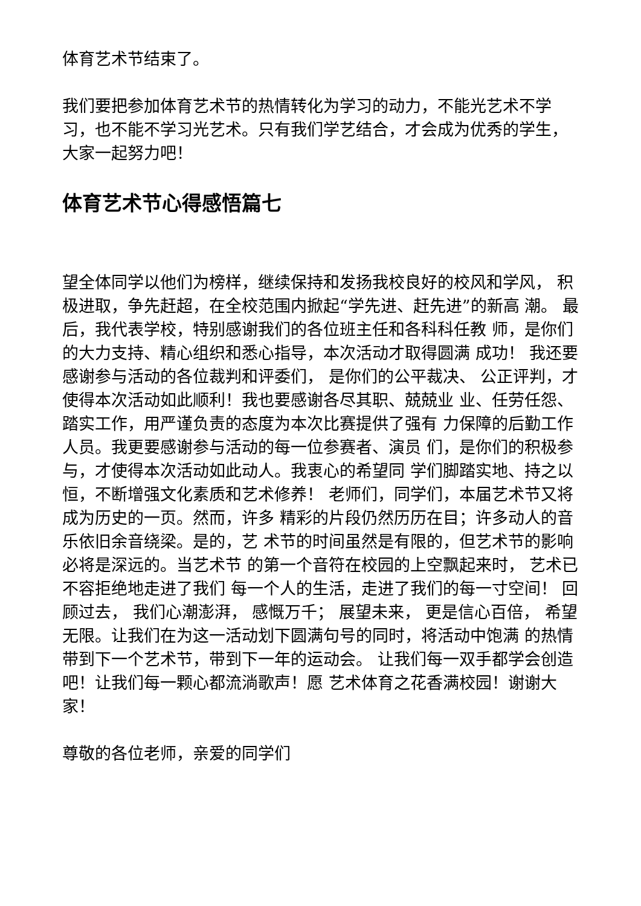体育艺术节结束了。
我们要把参加体育艺术节的热情转化为学习的动力，不能光艺术不学习，也不能不学习光艺术。只有我们学艺结合，才会成为优秀的学生，大家一起努力吧！
体育艺术节心得感悟篇七
望全体同学以他们为榜样，继续保持和发扬我校良好的校风和学风， 积极进取，争先赶超，在全校范围内掀起“学先进、赶先进”的新高 潮。 最后，我代表学校，特别感谢我们的各位班主任和各科科任教 师，是你们的大力支持、精心组织和悉心指导，本次活动才取得圆满 成功！ 我还要感谢参与活动的各位裁判和评委们， 是你们的公平裁决、 公正评判，才使得本次活动如此顺利！我也要感谢各尽其职、兢兢业 业、任劳任怨、踏实工作，用严谨负责的态度为本次比赛提供了强有 力保障的后勤工作人员。我更要感谢参与活动的每一位参赛者、演员 们，是你们的积极参与，才使得本次活动如此动人。我衷心的希望同 学们脚踏实地、持之以恒，不断增强文化素质和艺术修养！ 老师们，同学们，本届艺术节又将成为历史的一页。然而，许多 精彩的片段仍然历历在目；许多动人的音乐依旧余音绕梁。是的，艺 术节的时间虽然是有限的，但艺术节的影响必将是深远的。当艺术节 的第一个音符在校园的上空飘起来时， 艺术已不容拒绝地走进了我们 每一个人的生活，走进了我们的每一寸空间！ 回顾过去， 我们心潮澎湃， 感慨万千； 展望未来， 更是信心百倍， 希望无限。让我们在为这一活动划下圆满句号的同时，将活动中饱满 的热情带到下一个艺术节，带到下一年的运动会。 让我们每一双手都学会创造吧！让我们每一颗心都流淌歌声！愿 艺术体育之花香满校园！谢谢大家！
尊敬的各位老师，亲爱的同学们